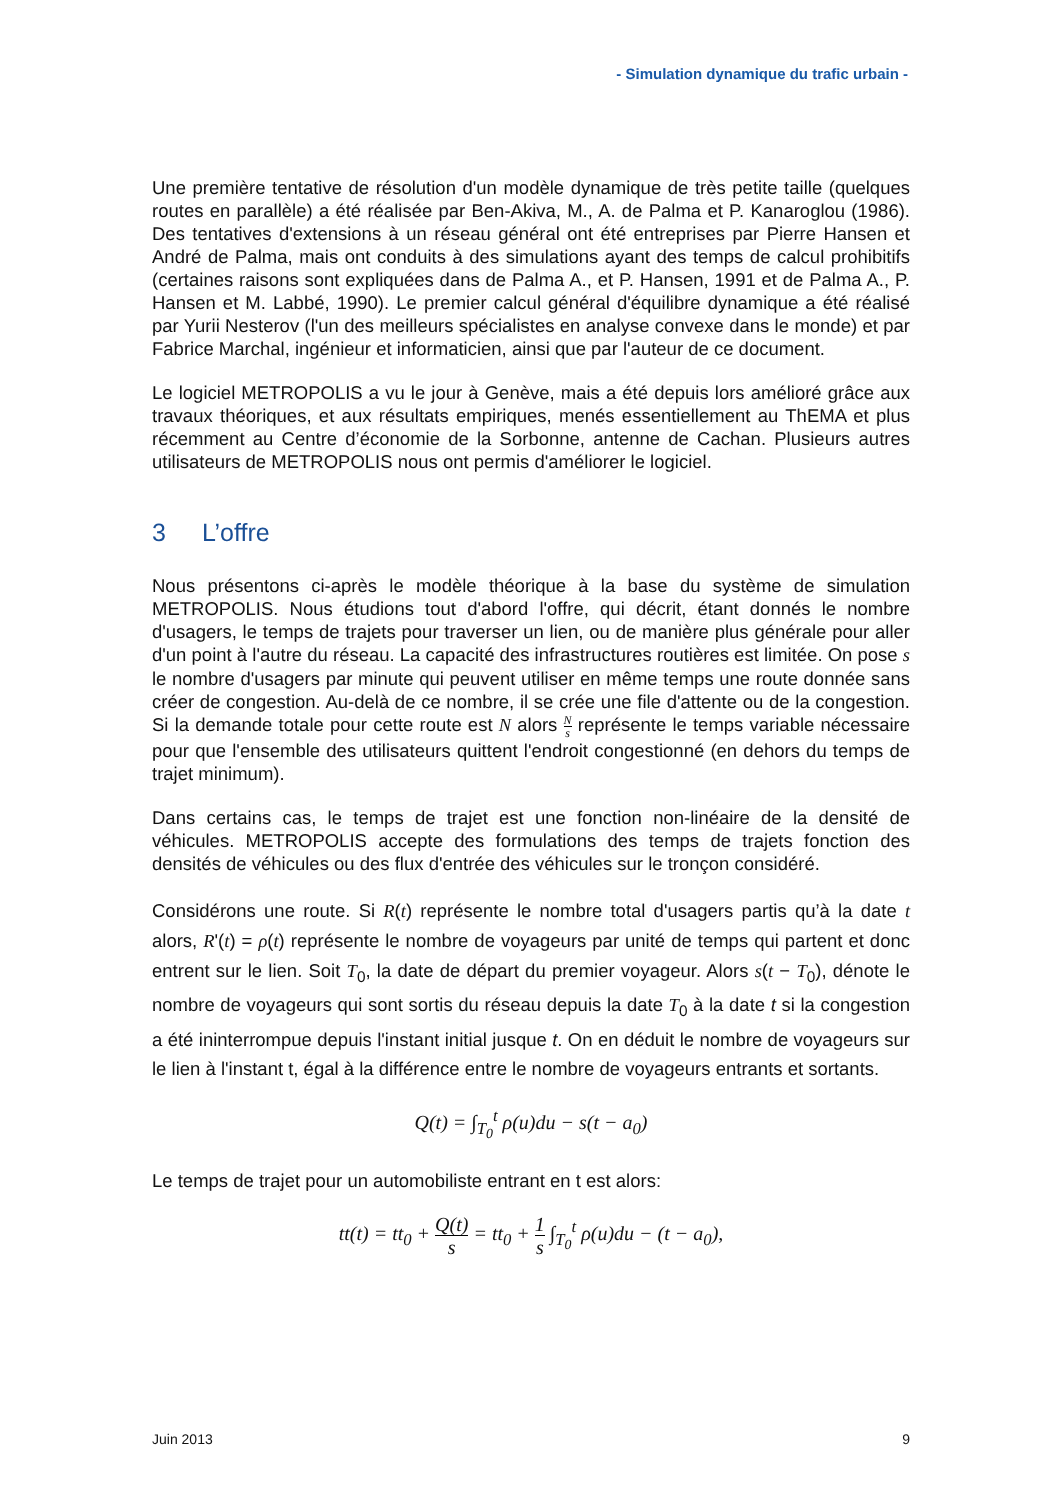- Simulation dynamique du trafic urbain -
Une première tentative de résolution d'un modèle dynamique de très petite taille (quelques routes en parallèle) a été réalisée par Ben-Akiva, M., A. de Palma et P. Kanaroglou (1986). Des tentatives d'extensions à un réseau général ont été entreprises par Pierre Hansen et André de Palma, mais ont conduits à des simulations ayant des temps de calcul prohibitifs (certaines raisons sont expliquées dans de Palma A., et P. Hansen, 1991 et de Palma A., P. Hansen et M. Labbé, 1990). Le premier calcul général d'équilibre dynamique a été réalisé par Yurii Nesterov (l'un des meilleurs spécialistes en analyse convexe dans le monde) et par Fabrice Marchal, ingénieur et informaticien, ainsi que par l'auteur de ce document.
Le logiciel METROPOLIS a vu le jour à Genève, mais a été depuis lors amélioré grâce aux travaux théoriques, et aux résultats empiriques, menés essentiellement au ThEMA et plus récemment au Centre d’économie de la Sorbonne, antenne de Cachan. Plusieurs autres utilisateurs de METROPOLIS nous ont permis d'améliorer le logiciel.
3 L’offre
Nous présentons ci-après le modèle théorique à la base du système de simulation METROPOLIS. Nous étudions tout d'abord l'offre, qui décrit, étant donnés le nombre d'usagers, le temps de trajets pour traverser un lien, ou de manière plus générale pour aller d'un point à l'autre du réseau. La capacité des infrastructures routières est limitée. On pose s le nombre d'usagers par minute qui peuvent utiliser en même temps une route donnée sans créer de congestion. Au-delà de ce nombre, il se crée une file d'attente ou de la congestion. Si la demande totale pour cette route est N alors N s représente le temps variable nécessaire pour que l'ensemble des utilisateurs quittent l'endroit congestionné (en dehors du temps de trajet minimum).
Dans certains cas, le temps de trajet est une fonction non-linéaire de la densité de véhicules. METROPOLIS accepte des formulations des temps de trajets fonction des densités de véhicules ou des flux d'entrée des véhicules sur le tronçon considéré.
Considérons une route. Si R(t) représente le nombre total d'usagers partis qu’à la date t alors, R'(t) = ρ(t) représente le nombre de voyageurs par unité de temps qui partent et donc entrent sur le lien. Soit T<sub>0</sub>, la date de départ du premier voyageur. Alors s(t − T<sub>0</sub>), dénote le nombre de voyageurs qui sont sortis du réseau depuis la date T<sub>0</sub> à la date t si la congestion a été ininterrompue depuis l'instant initial jusque t. On en déduit le nombre de voyageurs sur le lien à l'instant t, égal à la différence entre le nombre de voyageurs entrants et sortants.
Q(t) = ∫<sub>T<sub>0</sub></sub><sup>t</sup> ρ(u)du − s(t − a<sub>0</sub>)
Le temps de trajet pour un automobiliste entrant en t est alors:
tt(t) = tt<sub>0</sub> + Q(t) s = tt<sub>0</sub> + 1 s ∫<sub>T<sub>0</sub></sub><sup>t</sup> ρ(u)du − (t − a<sub>0</sub>),
Juin 2013 9